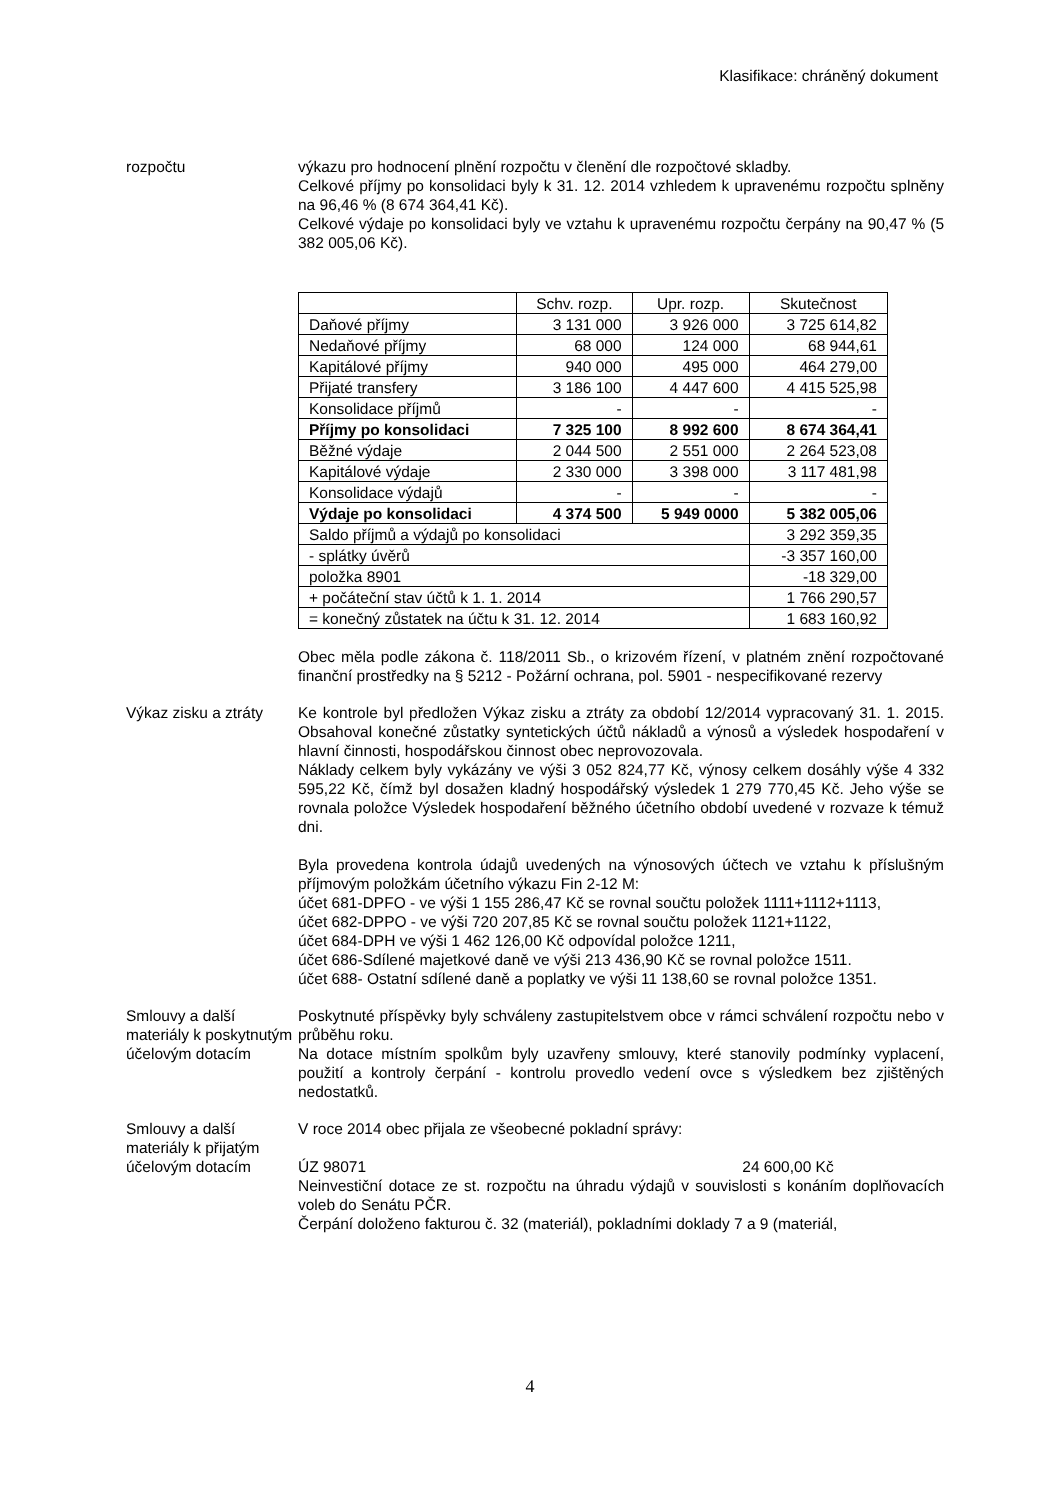Klasifikace: chráněný dokument
rozpočtu výkazu pro hodnocení plnění rozpočtu v členění dle rozpočtové skladby.
Celkové příjmy po konsolidaci byly k 31. 12. 2014 vzhledem k upravenému rozpočtu splněny na 96,46 % (8 674 364,41 Kč).
Celkové výdaje po konsolidaci byly ve vztahu k upravenému rozpočtu čerpány na 90,47 % (5 382 005,06 Kč).
| | Schv. rozp. | Upr. rozp. | Skutečnost |
| --- | --- | --- | --- |
| Daňové příjmy | 3 131 000 | 3 926 000 | 3 725 614,82 |
| Nedaňové příjmy | 68 000 | 124 000 | 68 944,61 |
| Kapitálové příjmy | 940 000 | 495 000 | 464 279,00 |
| Přijaté transfery | 3 186 100 | 4 447 600 | 4 415 525,98 |
| Konsolidace příjmů | - | - | - |
| Příjmy po konsolidaci | 7 325 100 | 8 992 600 | 8 674 364,41 |
| Běžné výdaje | 2 044 500 | 2 551 000 | 2 264 523,08 |
| Kapitálové výdaje | 2 330 000 | 3 398 000 | 3 117 481,98 |
| Konsolidace výdajů | - | - | - |
| Výdaje po konsolidaci | 4 374 500 | 5 949 0000 | 5 382 005,06 |
| Saldo příjmů a výdajů po konsolidaci | | | 3 292 359,35 |
| - splátky úvěrů | | | -3 357 160,00 |
| položka 8901 | | | -18 329,00 |
| + počáteční stav účtů k 1. 1. 2014 | | | 1 766 290,57 |
| = konečný zůstatek na účtu k 31. 12. 2014 | | | 1 683 160,92 |
Obec měla podle zákona č. 118/2011 Sb., o krizovém řízení, v platném znění rozpočtované finanční prostředky na § 5212 - Požární ochrana, pol. 5901 - nespecifikované rezervy
Výkaz zisku a ztráty
Ke kontrole byl předložen Výkaz zisku a ztráty za období 12/2014 vypracovaný 31. 1. 2015. Obsahoval konečné zůstatky syntetických účtů nákladů a výnosů a výsledek hospodaření v hlavní činnosti, hospodářskou činnost obec neprovozovala.
Náklady celkem byly vykázány ve výši 3 052 824,77 Kč, výnosy celkem dosáhly výše 4 332 595,22 Kč, čímž byl dosažen kladný hospodářský výsledek 1 279 770,45 Kč. Jeho výše se rovnala položce Výsledek hospodaření běžného účetního období uvedené v rozvaze k témuž dni.
Byla provedena kontrola údajů uvedených na výnosových účtech ve vztahu k příslušným příjmovým položkám účetního výkazu Fin 2-12 M:
účet 681-DPFO - ve výši 1 155 286,47 Kč se rovnal součtu položek 1111+1112+1113,
účet 682-DPPO - ve výši 720 207,85 Kč se rovnal součtu položek 1121+1122,
účet 684-DPH ve výši 1 462 126,00 Kč odpovídal položce 1211,
účet 686-Sdílené majetkové daně ve výši 213 436,90 Kč se rovnal položce 1511.
účet 688- Ostatní sdílené daně a poplatky ve výši 11 138,60 se rovnal položce 1351.
Smlouvy a další materiály k poskytnutým účelovým dotacím
Poskytnuté příspěvky byly schváleny zastupitelstvem obce v rámci schválení rozpočtu nebo v průběhu roku.
Na dotace místním spolkům byly uzavřeny smlouvy, které stanovily podmínky vyplacení, použití a kontroly čerpání - kontrolu provedlo vedení ovce s výsledkem bez zjištěných nedostatků.
Smlouvy a další materiály k přijatým účelovým dotacím
V roce 2014 obec přijala ze všeobecné pokladní správy:
ÚZ 98071 24 600,00 Kč
Neinvestiční dotace ze st. rozpočtu na úhradu výdajů v souvislosti s konáním doplňovacích voleb do Senátu PČR.
Čerpání doloženo fakturou č. 32 (materiál), pokladními doklady 7 a 9 (materiál,
4